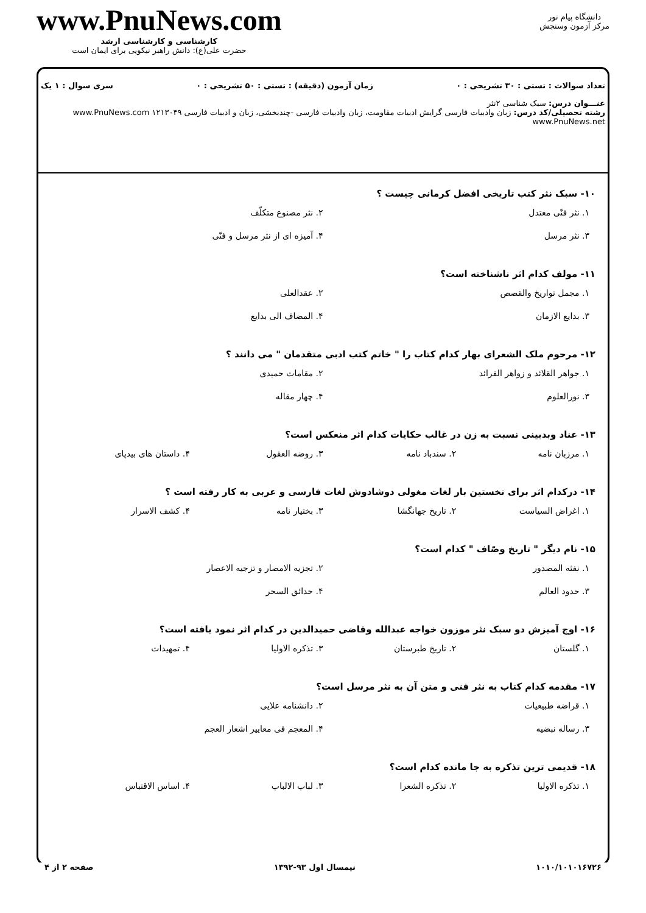دانشگاه پیام نور
مرکز آزمون وسنجش
www.PnuNews.com
کارشناسی و کارشناسی ارشد
حضرت علی(ع): دانش راهبر نیکویی برای ایمان است
تعداد سوالات : تستی : ۳۰ تشریحی : ۰ زمان آزمون (دقیقه) : تستی : ۵۰ تشریحی : ۰ سری سوال : ۱ یک
عنـــوان درس: سبک شناسی ۲نثر
رشته تحصیلی/کد درس: زبان وادبیات فارسی گرایش ادبیات مقاومت، زبان وادبیات فارسی -چندبخشی، زبان و ادبیات فارسی ۱۲۱۳۰۴۹ www.PnuNews.com www.PnuNews.net
۱۰- سبک نثر کتب تاریخی افضل کرمانی چیست ؟
۱. نثر فنّی معتدل
۲. نثر مصنوع متکلّف
۳. نثر مرسل
۴. آمیزه ای از نثر مرسل و فنّی
۱۱- مولف کدام اثر ناشناخته است؟
۱. مجمل تواریخ والقصص
۲. عقدالعلی
۳. بدایع الازمان
۴. المضاف الی بدایع
۱۲- مرحوم ملک الشعرای بهار کدام کتاب را " خاتم کتب ادبی متقدمان " می دانند ؟
۱. جواهر القلائد و زواهر الفرائد
۲. مقامات حمیدی
۳. نورالعلوم
۴. چهار مقاله
۱۳- عناد وبدبینی نسبت به زن در غالب حکایات کدام اثر منعکس است؟
۱. مرزبان نامه
۲. سندباد نامه
۳. روضه العقول
۴. داستان های بیدپای
۱۴- درکدام اثر برای نخستین بار لغات مغولی دوشادوش لغات فارسی و عربی به کار رفته است ؟
۱. اغراض السیاست
۲. تاریخ جهانگشا
۳. بختیار نامه
۴. کشف الاسرار
۱۵- نام دیگر " تاریخ وصّاف " کدام است؟
۱. نفثه المصدور
۲. تجزیه الامصار و تزجیه الاعصار
۳. حدود العالم
۴. حدائق السحر
۱۶- اوج آمیزش دو سبک نثر موزون خواجه عبدالله وقاضی حمیدالدین در کدام اثر نمود یافته است؟
۱. گلستان
۲. تاریخ طبرستان
۳. تذکره الاولیا
۴. تمهیدات
۱۷- مقدمه کدام کتاب به نثر فنی و متن آن به نثر مرسل است؟
۱. قراضه طبیعیات
۲. دانشنامه علایی
۳. رساله نبضیه
۴. المعجم فی معاییر اشعار العجم
۱۸- قدیمی ترین تذکره به جا مانده کدام است؟
۱. تذکره الاولیا
۲. تذکره الشعرا
۳. لباب الالباب
۴. اساس الاقتباس
۱۰۱۰/۱۰۱۰۱۶۷۲۶ نیمسال اول ۹۳-۱۳۹۲ صفحه ۲ از ۴